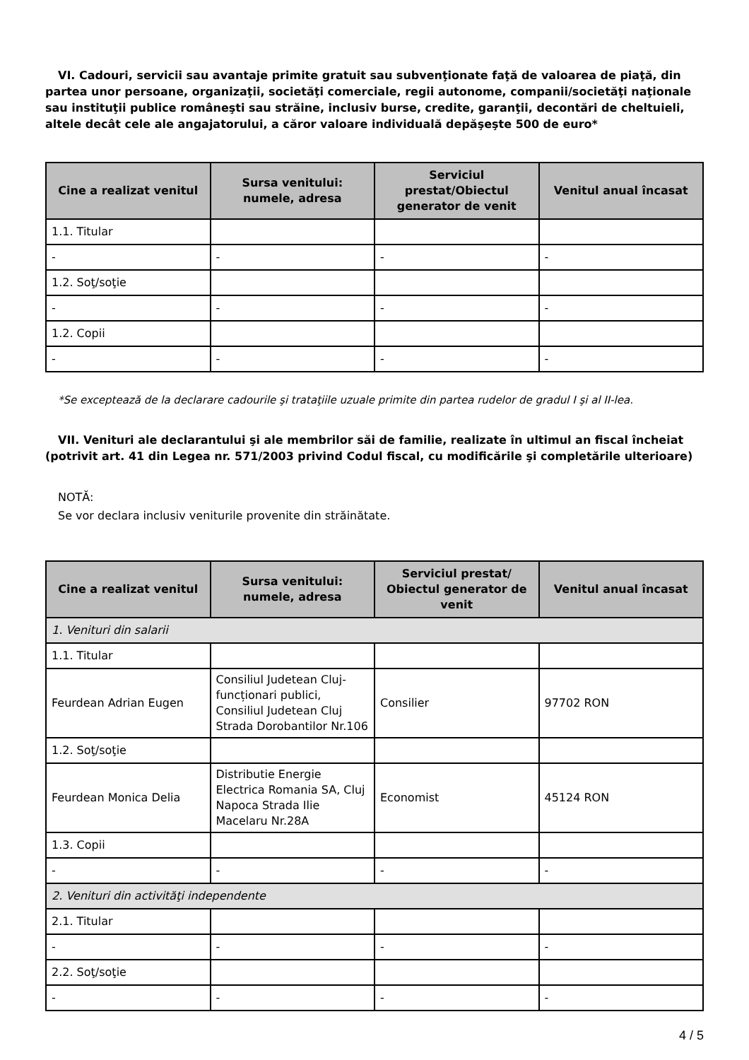VI. Cadouri, servicii sau avantaje primite gratuit sau subvenţionate faţă de valoarea de piaţă, din partea unor persoane, organizaţii, societăţi comerciale, regii autonome, companii/societăţi naţionale sau instituţii publice româneşti sau străine, inclusiv burse, credite, garanţii, decontări de cheltuieli, altele decât cele ale angajatorului, a căror valoare individuală depăşeşte 500 de euro*
| Cine a realizat venitul | Sursa venitului: numele, adresa | Serviciul prestat/Obiectul generator de venit | Venitul anual încasat |
| --- | --- | --- | --- |
| 1.1. Titular | | | |
| - | - | - | - |
| 1.2. Soţ/soţie | | | |
| - | - | - | - |
| 1.2. Copii | | | |
| - | - | - | - |
*Se exceptează de la declarare cadourile şi trataţiile uzuale primite din partea rudelor de gradul I şi al II-lea.
VII. Venituri ale declarantului şi ale membrilor săi de familie, realizate în ultimul an fiscal încheiat (potrivit art. 41 din Legea nr. 571/2003 privind Codul fiscal, cu modificările şi completările ulterioare)
NOTĂ:
Se vor declara inclusiv veniturile provenite din străinătate.
| Cine a realizat venitul | Sursa venitului: numele, adresa | Serviciul prestat/ Obiectul generator de venit | Venitul anual încasat |
| --- | --- | --- | --- |
| 1. Venituri din salarii | | | |
| 1.1. Titular | | | |
| Feurdean Adrian Eugen | Consiliul Judetean Cluj-funcționari publici, Consiliul Judetean Cluj Strada Dorobantilor Nr.106 | Consilier | 97702 RON |
| 1.2. Soţ/soţie | | | |
| Feurdean Monica Delia | Distributie Energie Electrica Romania SA, Cluj Napoca Strada Ilie Macelaru Nr.28A | Economist | 45124 RON |
| 1.3. Copii | | | |
| - | - | - | - |
| 2. Venituri din activităţi independente | | | |
| 2.1. Titular | | | |
| - | - | - | - |
| 2.2. Soţ/soţie | | | |
| - | - | - | - |
4 / 5